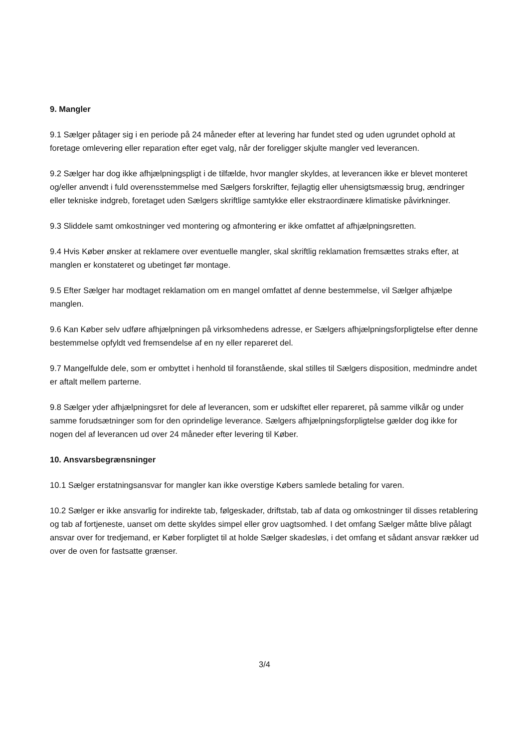9. Mangler
9.1 Sælger påtager sig i en periode på 24 måneder efter at levering har fundet sted og uden ugrundet ophold at foretage omlevering eller reparation efter eget valg, når der foreligger skjulte mangler ved leverancen.
9.2 Sælger har dog ikke afhjælpningspligt i de tilfælde, hvor mangler skyldes, at leverancen ikke er blevet monteret og/eller anvendt i fuld overensstemmelse med Sælgers forskrifter, fejlagtig eller uhensigtsmæssig brug, ændringer eller tekniske indgreb, foretaget uden Sælgers skriftlige samtykke eller ekstraordinære klimatiske påvirkninger.
9.3 Sliddele samt omkostninger ved montering og afmontering er ikke omfattet af afhjælpningsretten.
9.4 Hvis Køber ønsker at reklamere over eventuelle mangler, skal skriftlig reklamation fremsættes straks efter, at manglen er konstateret og ubetinget før montage.
9.5 Efter Sælger har modtaget reklamation om en mangel omfattet af denne bestemmelse, vil Sælger afhjælpe manglen.
9.6 Kan Køber selv udføre afhjælpningen på virksomhedens adresse, er Sælgers afhjælpningsforpligtelse efter denne bestemmelse opfyldt ved fremsendelse af en ny eller repareret del.
9.7 Mangelfulde dele, som er ombyttet i henhold til foranstående, skal stilles til Sælgers disposition, medmindre andet er aftalt mellem parterne.
9.8 Sælger yder afhjælpningsret for dele af leverancen, som er udskiftet eller repareret, på samme vilkår og under samme forudsætninger som for den oprindelige leverance. Sælgers afhjælpningsforpligtelse gælder dog ikke for nogen del af leverancen ud over 24 måneder efter levering til Køber.
10. Ansvarsbegrænsninger
10.1 Sælger erstatningsansvar for mangler kan ikke overstige Købers samlede betaling for varen.
10.2 Sælger er ikke ansvarlig for indirekte tab, følgeskader, driftstab, tab af data og omkostninger til disses retablering og tab af fortjeneste, uanset om dette skyldes simpel eller grov uagtsomhed. I det omfang Sælger måtte blive pålagt ansvar over for tredjemand, er Køber forpligtet til at holde Sælger skadesløs, i det omfang et sådant ansvar rækker ud over de oven for fastsatte grænser.
3/4